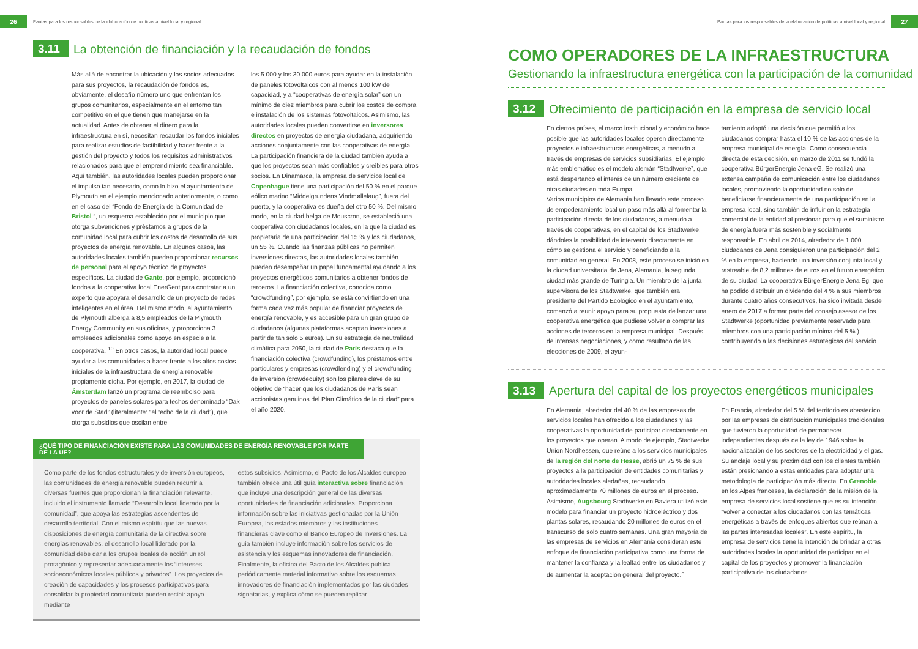26
Pautas para los responsables de la elaboración de políticas a nivel local y regional
3.11 La obtención de financiación y la recaudación de fondos
Más allá de encontrar la ubicación y los socios adecuados para sus proyectos, la recaudación de fondos es, obviamente, el desafío número uno que enfrentan los grupos comunitarios, especialmente en el entorno tan competitivo en el que tienen que manejarse en la actualidad. Antes de obtener el dinero para la infraestructura en sí, necesitan recaudar los fondos iniciales para realizar estudios de factibilidad y hacer frente a la gestión del proyecto y todos los requisitos administrativos relacionados para que el emprendimiento sea financiable. Aquí también, las autoridades locales pueden proporcionar el impulso tan necesario, como lo hizo el ayuntamiento de Plymouth en el ejemplo mencionado anteriormente, o como en el caso del “Fondo de Energía de la Comunidad de Bristol “, un esquema establecido por el municipio que otorga subvenciones y préstamos a grupos de la comunidad local para cubrir los costos de desarrollo de sus proyectos de energía renovable. En algunos casos, las autoridades locales también pueden proporcionar recursos de personal para el apoyo técnico de proyectos específicos. La ciudad de Gante, por ejemplo, proporcionó fondos a la cooperativa local EnerGent para contratar a un experto que apoyara el desarrollo de un proyecto de redes inteligentes en el área. Del mismo modo, el ayuntamiento de Plymouth alberga a 8,5 empleados de la Plymouth Energy Community en sus oficinas, y proporciona 3 empleados adicionales como apoyo en especie a la cooperativa. <sup>10</sup> En otros casos, la autoridad local puede ayudar a las comunidades a hacer frente a los altos costos iniciales de la infraestructura de energía renovable propiamente dicha. Por ejemplo, en 2017, la ciudad de Ámsterdam lanzó un programa de reembolso para proyectos de paneles solares para techos denominado “Dak voor de Stad” (literalmente: “el techo de la ciudad”), que otorga subsidios que oscilan entre
los 5 000 y los 30 000 euros para ayudar en la instalación de paneles fotovoltaicos con al menos 100 kW de capacidad, y a “cooperativas de energía solar” con un mínimo de diez miembros para cubrir los costos de compra e instalación de los sistemas fotovoltaicos. Asimismo, las autoridades locales pueden convertirse en inversores directos en proyectos de energía ciudadana, adquiriendo acciones conjuntamente con las cooperativas de energía. La participación financiera de la ciudad también ayuda a que los proyectos sean más confiables y creíbles para otros socios. En Dinamarca, la empresa de servicios local de Copenhague tiene una participación del 50 % en el parque eólico marino “Middelgrundens Vindmøllelaug”, fuera del puerto, y la cooperativa es dueña del otro 50 %. Del mismo modo, en la ciudad belga de Mouscron, se estableció una cooperativa con ciudadanos locales, en la que la ciudad es propietaria de una participación del 15 % y los ciudadanos, un 55 %. Cuando las finanzas públicas no permiten inversiones directas, las autoridades locales también pueden desempeñar un papel fundamental ayudando a los proyectos energéticos comunitarios a obtener fondos de terceros. La financiación colectiva, conocida como “crowdfunding”, por ejemplo, se está convirtiendo en una forma cada vez más popular de financiar proyectos de energía renovable, y es accesible para un gran grupo de ciudadanos (algunas plataformas aceptan inversiones a partir de tan solo 5 euros). En su estrategia de neutralidad climática para 2050, la ciudad de París destaca que la financiación colectiva (crowdfunding), los préstamos entre particulares y empresas (crowdlending) y el crowdfunding de inversión (crowdequity) son los pilares clave de su objetivo de “hacer que los ciudadanos de París sean accionistas genuinos del Plan Climático de la ciudad” para el año 2020.
¿QUÉ TIPO DE FINANCIACIÓN EXISTE PARA LAS COMUNIDADES DE ENERGÍA RENOVABLE POR PARTE DE LA UE?
Como parte de los fondos estructurales y de inversión europeos, las comunidades de energía renovable pueden recurrir a diversas fuentes que proporcionan la financiación relevante, incluido el instrumento llamado “Desarrollo local liderado por la comunidad”, que apoya las estrategias ascendentes de desarrollo territorial. Con el mismo espíritu que las nuevas disposiciones de energía comunitaria de la directiva sobre energías renovables, el desarrollo local liderado por la comunidad debe dar a los grupos locales de acción un rol protagónico y representar adecuadamente los “intereses socioeconómicos locales públicos y privados”. Los proyectos de creación de capacidades y los procesos participativos para consolidar la propiedad comunitaria pueden recibir apoyo mediante
estos subsidios. Asimismo, el Pacto de los Alcaldes europeo también ofrece una útil guía interactiva sobre financiación que incluye una descripción general de las diversas oportunidades de financiación adicionales. Proporciona información sobre las iniciativas gestionadas por la Unión Europea, los estados miembros y las instituciones financieras clave como el Banco Europeo de Inversiones. La guía también incluye información sobre los servicios de asistencia y los esquemas innovadores de financiación. Finalmente, la oficina del Pacto de los Alcaldes publica periódicamente material informativo sobre los esquemas innovadores de financiación implementados por las ciudades signatarias, y explica cómo se pueden replicar.
Pautas para los responsables de la elaboración de políticas a nivel local y regional
27
COMO OPERADORES DE LA INFRAESTRUCTURA
Gestionando la infraestructura energética con la participación de la comunidad
3.12 Ofrecimiento de participación en la empresa de servicio local
En ciertos países, el marco institucional y económico hace posible que las autoridades locales operen directamente proyectos e infraestructuras energéticas, a menudo a través de empresas de servicios subsidiarias. El ejemplo más emblemático es el modelo alemán “Stadtwerke”, que está despertando el interés de un número creciente de otras ciudades en toda Europa.
Varios municipios de Alemania han llevado este proceso de empoderamiento local un paso más allá al fomentar la participación directa de los ciudadanos, a menudo a través de cooperativas, en el capital de los Stadtwerke, dándoles la posibilidad de intervenir directamente en cómo se gestiona el servicio y beneficiando a la comunidad en general. En 2008, este proceso se inició en la ciudad universitaria de Jena, Alemania, la segunda ciudad más grande de Turingia. Un miembro de la junta supervisora de los Stadtwerke, que también era presidente del Partido Ecológico en el ayuntamiento, comenzó a reunir apoyo para su propuesta de lanzar una cooperativa energética que pudiese volver a comprar las acciones de terceros en la empresa municipal. Después de intensas negociaciones, y como resultado de las elecciones de 2009, el ayun-
tamiento adoptó una decisión que permitió a los ciudadanos comprar hasta el 10 % de las acciones de la empresa municipal de energía. Como consecuencia directa de esta decisión, en marzo de 2011 se fundó la cooperativa BürgerEnergie Jena eG. Se realizó una extensa campaña de comunicación entre los ciudadanos locales, promoviendo la oportunidad no solo de beneficiarse financieramente de una participación en la empresa local, sino también de influir en la estrategia comercial de la entidad al presionar para que el suministro de energía fuera más sostenible y socialmente responsable. En abril de 2014, alrededor de 1 000 ciudadanos de Jena consiguieron una participación del 2 % en la empresa, haciendo una inversión conjunta local y rastreable de 8,2 millones de euros en el futuro energético de su ciudad. La cooperativa BürgerEnergie Jena Eg, que ha podido distribuir un dividendo del 4 % a sus miembros durante cuatro años consecutivos, ha sido invitada desde enero de 2017 a formar parte del consejo asesor de los Stadtwerke (oportunidad previamente reservada para miembros con una participación mínima del 5 % ), contribuyendo a las decisiones estratégicas del servicio.
3.13 Apertura del capital de los proyectos energéticos municipales
En Alemania, alrededor del 40 % de las empresas de servicios locales han ofrecido a los ciudadanos y las cooperativas la oportunidad de participar directamente en los proyectos que operan. A modo de ejemplo, Stadtwerke Union Nordhessen, que reúne a los servicios municipales de la región del norte de Hesse, abrió un 75 % de sus proyectos a la participación de entidades comunitarias y autoridades locales aledañas, recaudando aproximadamente 70 millones de euros en el proceso. Asimismo, Augsbourg Stadtwerke en Baviera utilizó este modelo para financiar un proyecto hidroeléctrico y dos plantas solares, recaudando 20 millones de euros en el transcurso de solo cuatro semanas. Una gran mayoría de las empresas de servicios en Alemania consideran este enfoque de financiación participativa como una forma de mantener la confianza y la lealtad entre los ciudadanos y de aumentar la aceptación general del proyecto.<sup>5</sup>
En Francia, alrededor del 5 % del territorio es abastecido por las empresas de distribución municipales tradicionales que tuvieron la oportunidad de permanecer independientes después de la ley de 1946 sobre la nacionalización de los sectores de la electricidad y el gas. Su anclaje local y su proximidad con los clientes también están presionando a estas entidades para adoptar una metodología de participación más directa. En Grenoble, en los Alpes franceses, la declaración de la misión de la empresa de servicios local sostiene que es su intención “volver a conectar a los ciudadanos con las temáticas energéticas a través de enfoques abiertos que reúnan a las partes interesadas locales”. En este espíritu, la empresa de servicios tiene la intención de brindar a otras autoridades locales la oportunidad de participar en el capital de los proyectos y promover la financiación participativa de los ciudadanos.